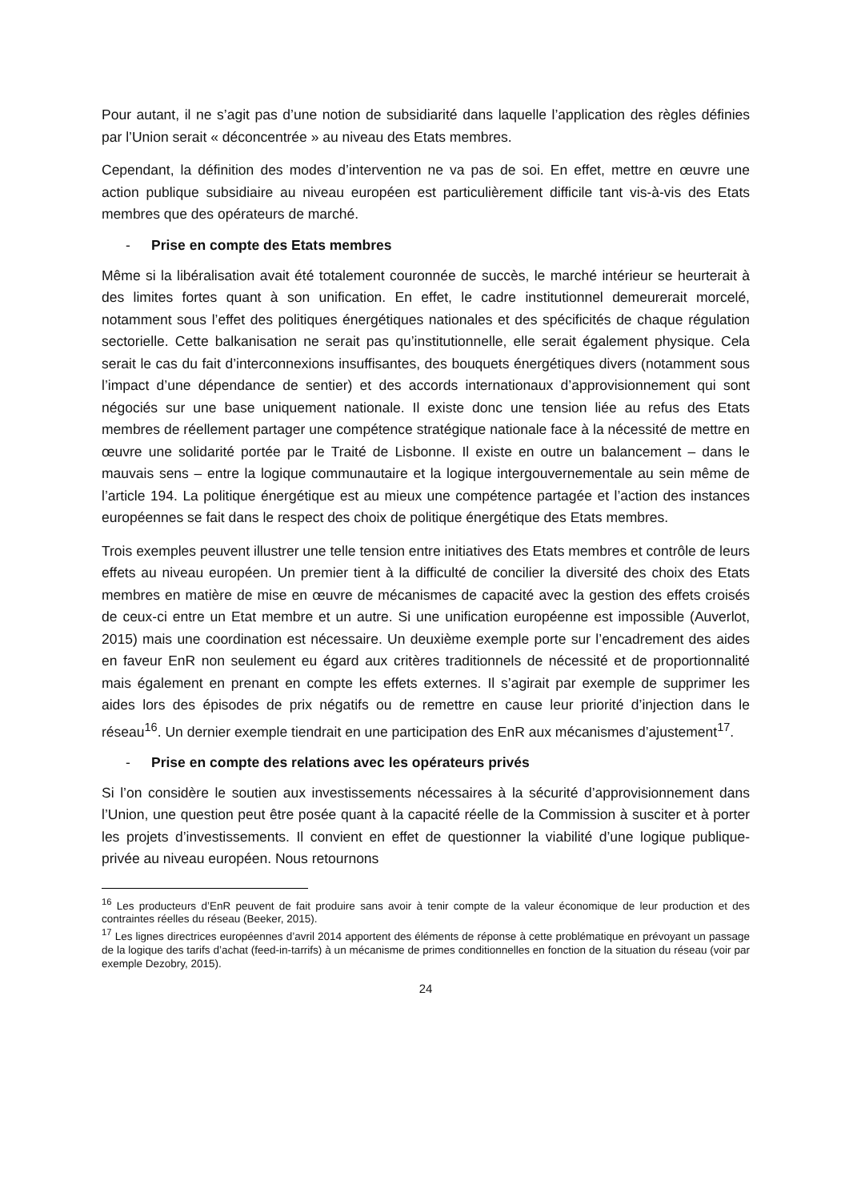Pour autant, il ne s’agit pas d’une notion de subsidiarité dans laquelle l’application des règles définies par l’Union serait « déconcentrée » au niveau des Etats membres.
Cependant, la définition des modes d’intervention ne va pas de soi. En effet, mettre en œuvre une action publique subsidiaire au niveau européen est particulièrement difficile tant vis-à-vis des Etats membres que des opérateurs de marché.
- Prise en compte des Etats membres
Même si la libéralisation avait été totalement couronnée de succès, le marché intérieur se heurterait à des limites fortes quant à son unification. En effet, le cadre institutionnel demeurerait morcelé, notamment sous l’effet des politiques énergétiques nationales et des spécificités de chaque régulation sectorielle. Cette balkanisation ne serait pas qu’institutionnelle, elle serait également physique. Cela serait le cas du fait d’interconnexions insuffisantes, des bouquets énergétiques divers (notamment sous l’impact d’une dépendance de sentier) et des accords internationaux d’approvisionnement qui sont négociés sur une base uniquement nationale. Il existe donc une tension liée au refus des Etats membres de réellement partager une compétence stratégique nationale face à la nécessité de mettre en œuvre une solidarité portée par le Traité de Lisbonne. Il existe en outre un balancement – dans le mauvais sens – entre la logique communautaire et la logique intergouvernementale au sein même de l’article 194. La politique énergétique est au mieux une compétence partagée et l’action des instances européennes se fait dans le respect des choix de politique énergétique des Etats membres.
Trois exemples peuvent illustrer une telle tension entre initiatives des Etats membres et contrôle de leurs effets au niveau européen. Un premier tient à la difficulté de concilier la diversité des choix des Etats membres en matière de mise en œuvre de mécanismes de capacité avec la gestion des effets croisés de ceux-ci entre un Etat membre et un autre. Si une unification européenne est impossible (Auverlot, 2015) mais une coordination est nécessaire. Un deuxième exemple porte sur l’encadrement des aides en faveur EnR non seulement eu égard aux critères traditionnels de nécessité et de proportionnalité mais également en prenant en compte les effets externes. Il s’agirait par exemple de supprimer les aides lors des épisodes de prix négatifs ou de remettre en cause leur priorité d’injection dans le réseau<sup>16</sup>. Un dernier exemple tiendrait en une participation des EnR aux mécanismes d’ajustement<sup>17</sup>.
- Prise en compte des relations avec les opérateurs privés
Si l’on considère le soutien aux investissements nécessaires à la sécurité d’approvisionnement dans l’Union, une question peut être posée quant à la capacité réelle de la Commission à susciter et à porter les projets d’investissements. Il convient en effet de questionner la viabilité d’une logique publique-privée au niveau européen. Nous retournons
<sup>16</sup> Les producteurs d’EnR peuvent de fait produire sans avoir à tenir compte de la valeur économique de leur production et des contraintes réelles du réseau (Beeker, 2015).
<sup>17</sup> Les lignes directrices européennes d’avril 2014 apportent des éléments de réponse à cette problématique en prévoyant un passage de la logique des tarifs d’achat (feed-in-tarrifs) à un mécanisme de primes conditionnelles en fonction de la situation du réseau (voir par exemple Dezobry, 2015).
24